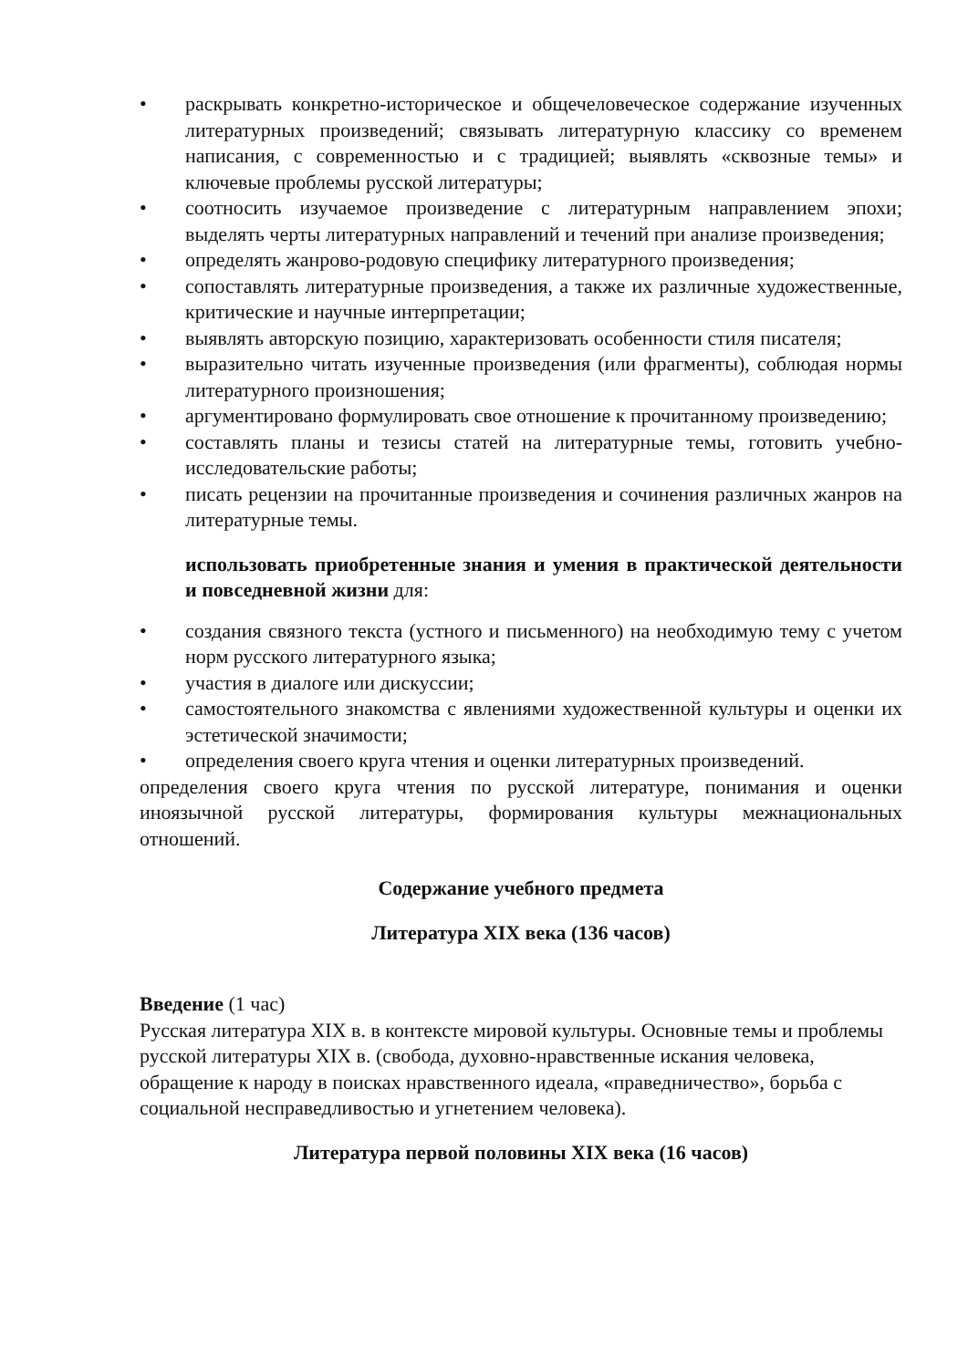• раскрывать конкретно-историческое и общечеловеческое содержание изученных литературных произведений; связывать литературную классику со временем написания, с современностью и с традицией; выявлять «сквозные темы» и ключевые проблемы русской литературы;
• соотносить изучаемое произведение с литературным направлением эпохи; выделять черты литературных направлений и течений при анализе произведения;
• определять жанрово-родовую специфику литературного произведения;
• сопоставлять литературные произведения, а также их различные художественные, критические и научные интерпретации;
• выявлять авторскую позицию, характеризовать особенности стиля писателя;
• выразительно читать изученные произведения (или фрагменты), соблюдая нормы литературного произношения;
• аргументировано формулировать свое отношение к прочитанному произведению;
• составлять планы и тезисы статей на литературные темы, готовить учебно-исследовательские работы;
• писать рецензии на прочитанные произведения и сочинения различных жанров на литературные темы.
использовать приобретенные знания и умения в практической деятельности и повседневной жизни для:
• создания связного текста (устного и письменного) на необходимую тему с учетом норм русского литературного языка;
• участия в диалоге или дискуссии;
• самостоятельного знакомства с явлениями художественной культуры и оценки их эстетической значимости;
• определения своего круга чтения и оценки литературных произведений.
определения своего круга чтения по русской литературе, понимания и оценки иноязычной русской литературы, формирования культуры межнациональных отношений.
Содержание учебного предмета
Литература XIX века (136 часов)
Введение (1 час)
Русская литература XIX в. в контексте мировой культуры. Основные темы и проблемы русской литературы XIX в. (свобода, духовно-нравственные искания человека, обращение к народу в поисках нравственного идеала, «праведничество», борьба с социальной несправедливостью и угнетением человека).
Литература первой половины XIX века (16 часов)